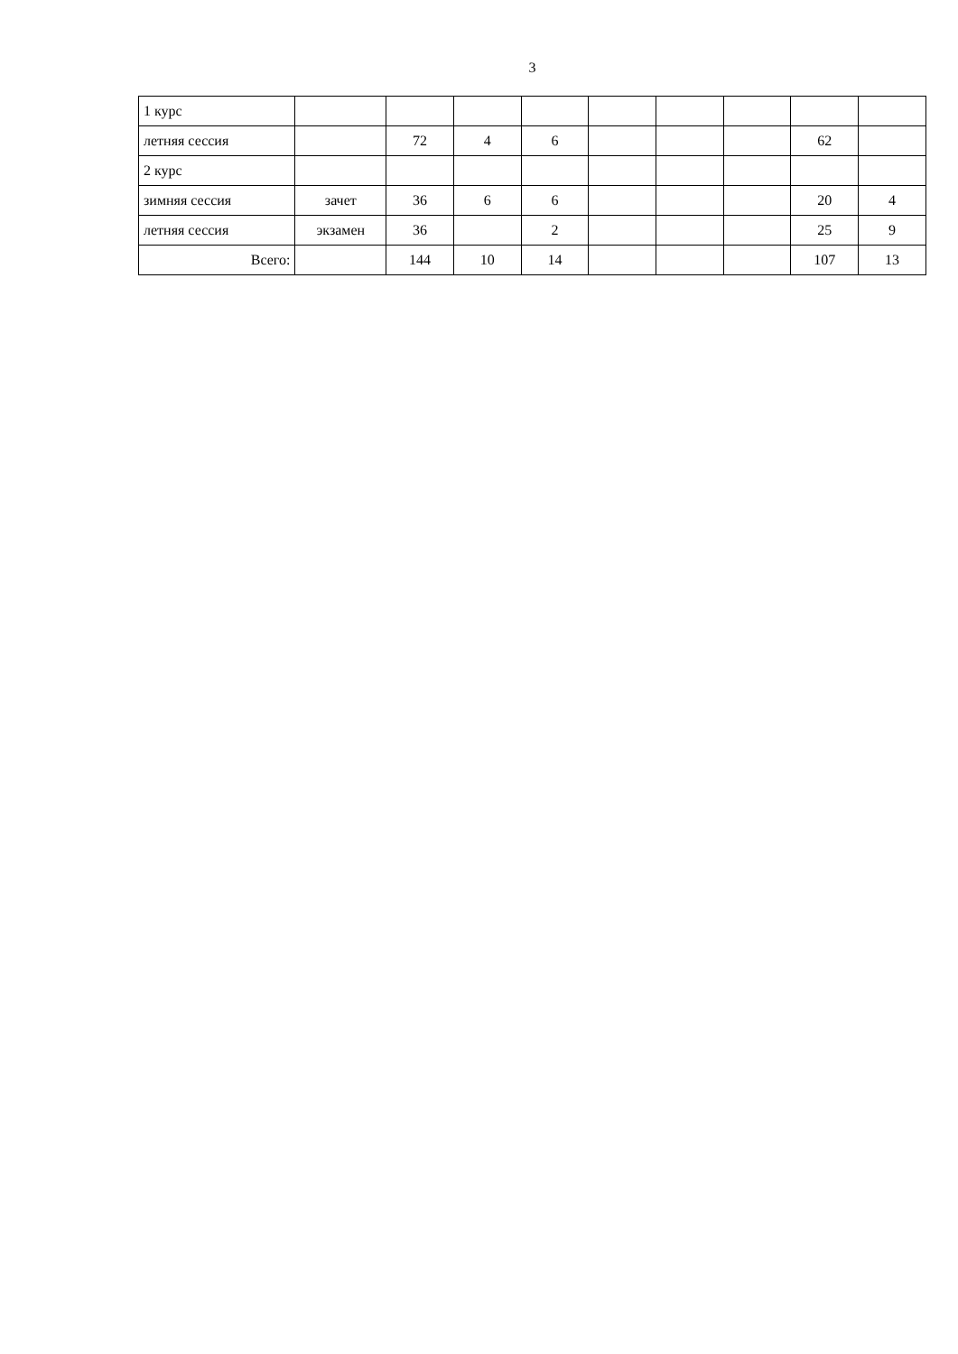3
| 1 курс | | | | | | | | | |
| летняя сессия | | 72 | 4 | 6 | | | | 62 | |
| 2 курс | | | | | | | | | |
| зимняя сессия | зачет | 36 | 6 | 6 | | | | 20 | 4 |
| летняя сессия | экзамен | 36 | | 2 | | | | 25 | 9 |
| Всего: | | 144 | 10 | 14 | | | | 107 | 13 |